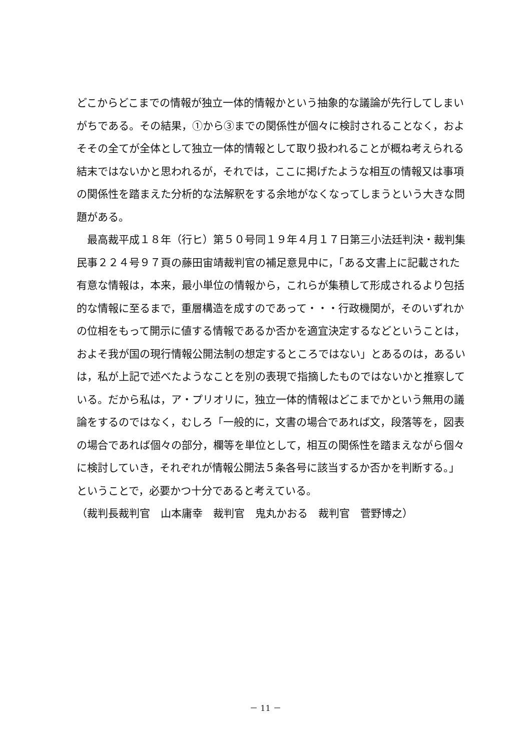どこからどこまでの情報が独立一体的情報かという抽象的な議論が先行してしまい
がちである。その結果，①から③までの関係性が個々に検討されることなく，およ
そその全てが全体として独立一体的情報として取り扱われることが概ね考えられる
結末ではないかと思われるが，それでは，ここに掲げたような相互の情報又は事項
の関係性を踏まえた分析的な法解釈をする余地がなくなってしまうという大きな問
題がある。
　最高裁平成１８年（行ヒ）第５０号同１９年４月１７日第三小法廷判決・裁判集
民事２２４号９７頁の藤田宙靖裁判官の補足意見中に，「ある文書上に記載された
有意な情報は，本来，最小単位の情報から，これらが集積して形成されるより包括
的な情報に至るまで，重層構造を成すのであって・・・行政機関が，そのいずれか
の位相をもって開示に値する情報であるか否かを適宜決定するなどということは，
およそ我が国の現行情報公開法制の想定するところではない」とあるのは，あるい
は，私が上記で述べたようなことを別の表現で指摘したものではないかと推察して
いる。だから私は，ア・プリオリに，独立一体的情報はどこまでかという無用の議
論をするのではなく，むしろ「一般的に，文書の場合であれば文，段落等を，図表
の場合であれば個々の部分，欄等を単位として，相互の関係性を踏まえながら個々
に検討していき，それぞれが情報公開法５条各号に該当するか否かを判断する。」
ということで，必要かつ十分であると考えている。
（裁判長裁判官　山本庸幸　裁判官　鬼丸かおる　裁判官　菅野博之）
－ 11 －